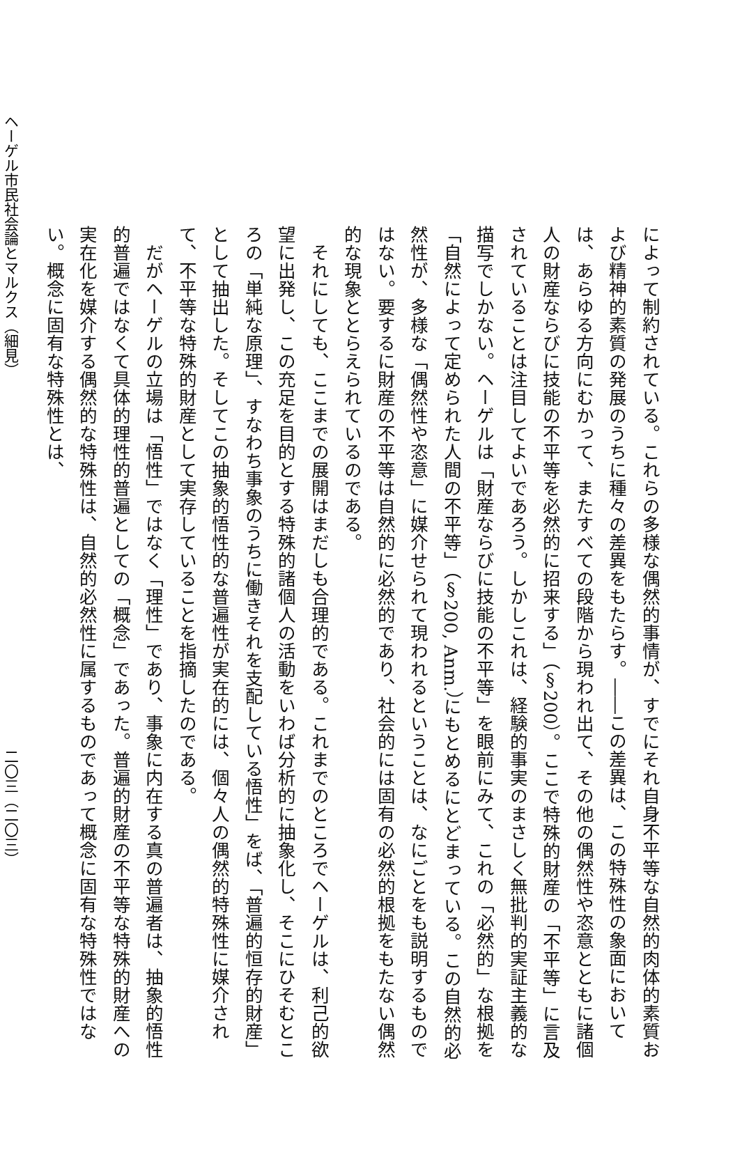によって制約されている。これらの多様な偶然的事情が、すでにそれ自身不平等な自然的肉体的素質および精神的素質の発展のうちに種々の差異をもたらす。――この差異は、この特殊性の象面においては、あらゆる方向にむかって、またすべての段階から現われ出て、その他の偶然性や恣意とともに諸個人の財産ならびに技能の不平等を必然的に招来する」（§200）。ここで特殊的財産の「不平等」に言及されていることは注目してよいであろう。しかしこれは、経験的事実のまさしく無批判的実証主義的な描写でしかない。ヘーゲルは「財産ならびに技能の不平等」を眼前にみて、これの「必然的」な根拠を「自然によって定められた人間の不平等」（§200, Anm.）にもとめるにとどまっている。この自然的必然性が、多様な「偶然性や恣意」に媒介せられて現われるということは、なにごとをも説明するものではない。要するに財産の不平等は自然的に必然的であり、社会的には固有の必然的根拠をもたない偶然的な現象ととらえられているのである。
それにしても、ここまでの展開はまだしも合理的である。これまでのところでヘーゲルは、利己的欲望に出発し、この充足を目的とする特殊的諸個人の活動をいわば分析的に抽象化し、そこにひそむところの「単純な原理」、すなわち事象のうちに働きそれを支配している悟性」をば、「普遍的恒存的財産」として抽出した。そしてこの抽象的悟性的な普遍性が実在的には、個々人の偶然的特殊性に媒介されて、不平等な特殊的財産として実存していることを指摘したのである。
だがヘーゲルの立場は「悟性」ではなく「理性」であり、事象に内在する真の普遍者は、抽象的悟性的普遍ではなくて具体的理性的普遍としての「概念」であった。普遍的財産の不平等な特殊的財産への実在化を媒介する偶然的な特殊性は、自然的必然性に属するものであって概念に固有な特殊性ではない。概念に固有な特殊性とは、
ヘーゲル市民社会論とマルクス（細見） 二〇三（二〇三）